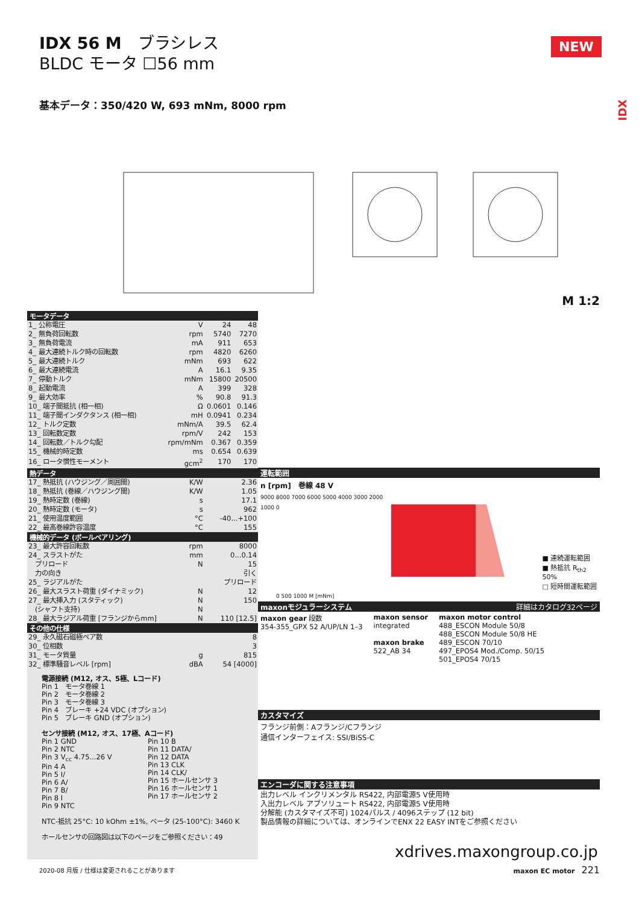IDX 56 M　ブラシレス
BLDC モータ ☐56 mm
基本データ：350/420 W, 693 mNm, 8000 rpm
NEW
IDX
M 1:2
| モータデータ | | | |
| --- | --- | --- | --- |
| 1_ 公称電圧 | V | 24 | 48 |
| 2_ 無負荷回転数 | rpm | 5740 | 7270 |
| 3_ 無負荷電流 | mA | 911 | 653 |
| 4_ 最大連続トルク時の回転数 | rpm | 4820 | 6260 |
| 5_ 最大連続トルク | mNm | 693 | 622 |
| 6_ 最大連続電流 | A | 16.1 | 9.35 |
| 7_ 停動トルク | mNm | 15800 | 20500 |
| 8_ 起動電流 | A | 399 | 328 |
| 9_ 最大効率 | % | 90.8 | 91.3 |
| 10_ 端子間抵抗 (相一相) | Ω | 0.0601 | 0.146 |
| 11_ 端子間インダクタンス (相一相) | mH | 0.0941 | 0.234 |
| 12_ トルク定数 | mNm/A | 39.5 | 62.4 |
| 13_ 回転数定数 | rpm/V | 242 | 153 |
| 14_ 回転数／トルク勾配 | rpm/mNm | 0.367 | 0.359 |
| 15_ 機械的時定数 | ms | 0.654 | 0.639 |
| 16_ ロータ慣性モーメント | gcm<sup>2</sup> | 170 | 170 |
| 熱データ | | | |
| 17_ 熱抵抗 (ハウジング／周囲間) | K/W | 2.36 | |
| 18_ 熱抵抗 (巻線／ハウジング間) | K/W | 1.05 | |
| 19_ 熱時定数 (巻線) | s | 17.1 | |
| 20_ 熱時定数 (モータ) | s | 962 | |
| 21_ 使用温度範囲 | °C | -40...+100 | |
| 22_ 最高巻線許容温度 | °C | 155 | |
| 機械的データ (ボールベアリング) | | | |
| 23_ 最大許容回転数 | rpm | 8000 | |
| 24_ スラストがた | mm | 0...0.14 | |
| プリロード | N | 15 | |
| 力の向き | | 引く | |
| 25_ ラジアルがた | | プリロード | |
| 26_ 最大スラスト荷重 (ダイナミック) | N | 12 | |
| 27_ 最大挿入力 (スタティック) | N | 150 | |
| (シャフト支持) | N | | |
| 28_ 最大ラジアル荷重 [フランジからmm] | N | 110 [12.5] | |
| その他の仕様 | | | |
| 29_ 永久磁石磁極ペア数 | | 8 | |
| 30_ 位相数 | | 3 | |
| 31_ モータ質量 | g | 815 | |
| 32_ 標準騒音レベル [rpm] | dBA | 54 [4000] | |
電源接続 (M12, オス、5極、Lコード)
Pin 1　モータ巻線 1
Pin 2　モータ巻線 2
Pin 3　モータ巻線 3
Pin 4　ブレーキ +24 VDC (オプション)
Pin 5　ブレーキ GND (オプション)
センサ接続 (M12, オス、17極、Aコード)
Pin 1 GND
Pin 2 NTC
Pin 3 V<sub>cc</sub> 4.75...26 V
Pin 4 A
Pin 5 I/
Pin 6 A/
Pin 7 B/
Pin 8 I
Pin 9 NTC
Pin 10 B
Pin 11 DATA/
Pin 12 DATA
Pin 13 CLK
Pin 14 CLK/
Pin 15 ホールセンサ 3
Pin 16 ホールセンサ 1
Pin 17 ホールセンサ 2
NTC-抵抗 25°C: 10 kOhm ±1%, ベータ (25-100°C): 3460 K
ホールセンサの回路図は以下のページをご参照ください：49
運転範囲
n [rpm]　巻線 48 V
9000 8000 7000 6000 5000 4000 3000 2000 1000 0
■ 連続運転範囲
■ 熱抵抗 R<sub>th2</sub> 50%
□ 短時間運転範囲
0 500 1000 M [mNm]
maxonモジュラーシステム 詳細はカタログ32ページ
maxon gear 段数
354-355_GPX 52 A/UP/LN 1–3
maxon sensor
integrated
maxon brake
522_AB 34
maxon motor control
488_ESCON Module 50/8
488_ESCON Module 50/8 HE
489_ESCON 70/10
497_EPOS4 Mod./Comp. 50/15
501_EPOS4 70/15
カスタマイズ
フランジ前側：Aフランジ/Cフランジ
通信インターフェイス: SSI/BiSS-C
エンコーダに関する注意事項
出力レベル インクリメンタル RS422, 内部電源5 V使用時
入出力レベル アブソリュート RS422, 内部電源5 V使用時
分解能 (カスタマイズ不可) 1024パルス / 4096ステップ (12 bit)
製品情報の詳細については、オンラインでENX 22 EASY INTをご参照ください
xdrives.maxongroup.co.jp
2020-08 月版 / 仕様は変更されることがあります
maxon EC motor　221